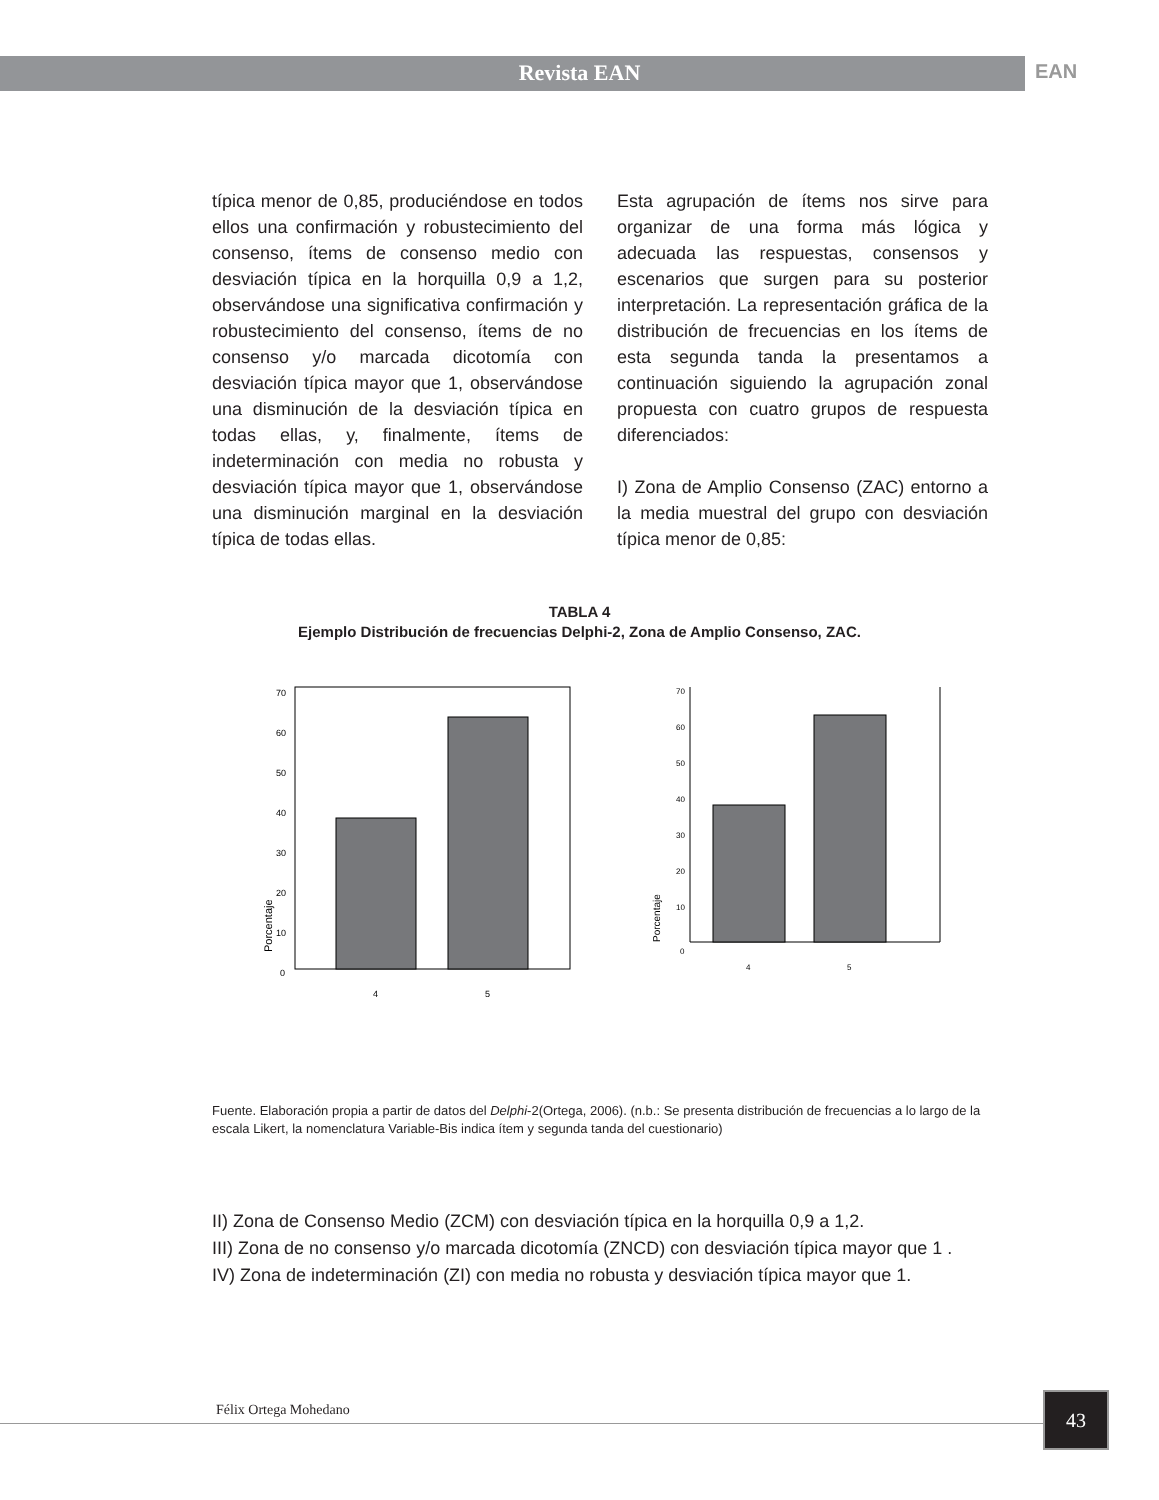Revista EAN
EAN
típica menor de 0,85, produciéndose en todos ellos una confirmación y robustecimiento del consenso, ítems de consenso medio con desviación típica en la horquilla 0,9 a 1,2, observándose una significativa confirmación y robustecimiento del consenso, ítems de no consenso y/o marcada dicotomía con desviación típica mayor que 1, observándose una disminución de la desviación típica en todas ellas, y, finalmente, ítems de indeterminación con media no robusta y desviación típica mayor que 1, observándose una disminución marginal en la desviación típica de todas ellas.
Esta agrupación de ítems nos sirve para organizar de una forma más lógica y adecuada las respuestas, consensos y escenarios que surgen para su posterior interpretación. La representación gráfica de la distribución de frecuencias en los ítems de esta segunda tanda la presentamos a continuación siguiendo la agrupación zonal propuesta con cuatro grupos de respuesta diferenciados:
I) Zona de Amplio Consenso (ZAC) entorno a la media muestral del grupo con desviación típica menor de 0,85:
TABLA 4
Ejemplo Distribución de frecuencias Delphi-2, Zona de Amplio Consenso, ZAC.
0
10
20
30
40
50
60
70
Porcentaje
4
5
0
10
20
30
40
50
60
70
Porcentaje
4
5
Fuente. Elaboración propia a partir de datos del Delphi-2(Ortega, 2006). (n.b.: Se presenta distribución de frecuencias a lo largo de la escala Likert, la nomenclatura Variable-Bis indica ítem y segunda tanda del cuestionario)
II) Zona de Consenso Medio (ZCM) con desviación típica en la horquilla 0,9 a 1,2.
III) Zona de no consenso y/o marcada dicotomía (ZNCD) con desviación típica mayor que 1 .
IV) Zona de indeterminación (ZI) con media no robusta y desviación típica mayor que 1.
Félix Ortega Mohedano 43